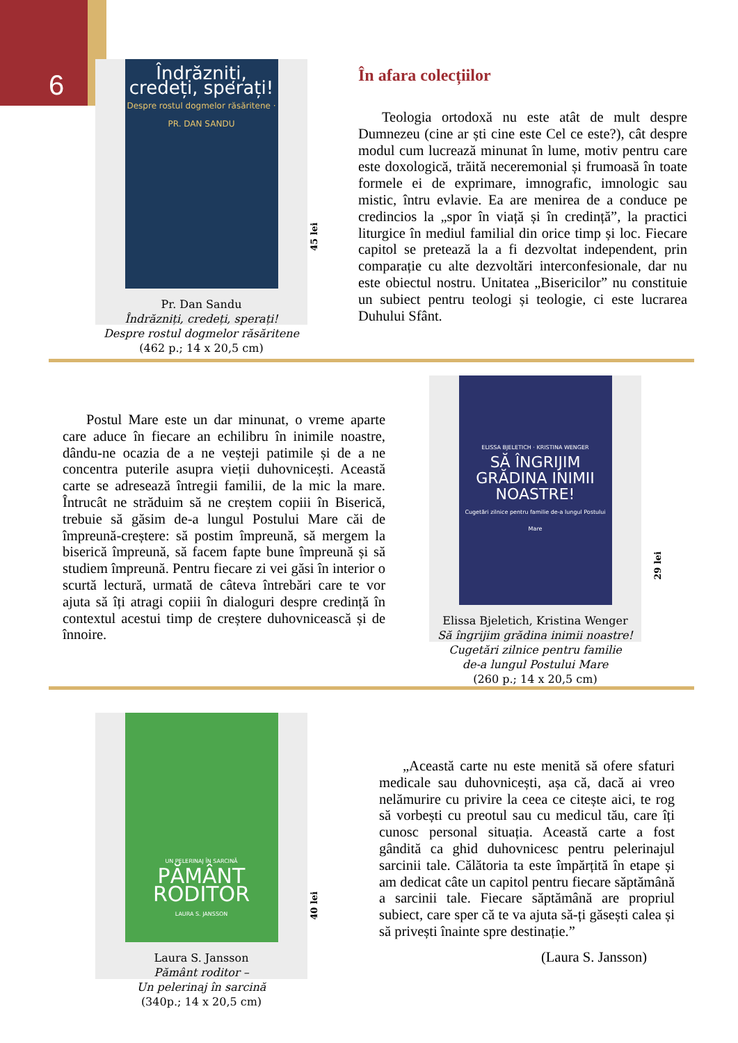6
Îndrăzniți, credeți, sperați!
Despre rostul dogmelor răsăritene · PR. DAN SANDU
Pr. Dan Sandu
Îndrăzniți, credeți, sperați!
Despre rostul dogmelor răsăritene
(462 p.; 14 x 20,5 cm)
45 lei
În afara colecțiilor
Teologia ortodoxă nu este atât de mult despre Dumnezeu (cine ar ști cine este Cel ce este?), cât despre modul cum lucrează minunat în lume, motiv pentru care este doxologică, trăită neceremonial și frumoasă în toate formele ei de exprimare, imnografic, imnologic sau mistic, întru evlavie. Ea are menirea de a conduce pe credincios la „spor în viață și în credință”, la practici liturgice în mediul familial din orice timp și loc. Fiecare capitol se pretează la a fi dezvoltat independent, prin comparație cu alte dezvoltări interconfesionale, dar nu este obiectul nostru. Unitatea „Bisericilor” nu constituie un subiect pentru teologi și teologie, ci este lucrarea Duhului Sfânt.
Postul Mare este un dar minunat, o vreme aparte care aduce în fiecare an echilibru în inimile noastre, dându-ne ocazia de a ne veșteji patimile și de a ne concentra puterile asupra vieții duhovnicești. Această carte se adresează întregii familii, de la mic la mare. Întrucât ne străduim să ne creștem copiii în Biserică, trebuie să găsim de-a lungul Postului Mare căi de împreună-creștere: să postim împreună, să mergem la biserică împreună, să facem fapte bune împreună și să studiem împreună. Pentru fiecare zi vei găsi în interior o scurtă lectură, urmată de câteva întrebări care te vor ajuta să îți atragi copiii în dialoguri despre credință în contextul acestui timp de creștere duhovnicească și de înnoire.
ELISSA BJELETICH · KRISTINA WENGER
SĂ ÎNGRIJIM GRĂDINA INIMII NOASTRE!
Cugetări zilnice pentru familie de-a lungul Postului Mare
Elissa Bjeletich, Kristina Wenger
Să îngrijim grădina inimii noastre!
Cugetări zilnice pentru familie
de-a lungul Postului Mare
(260 p.; 14 x 20,5 cm)
29 lei
UN PELERINAJ ÎN SARCINĂ
PĂMÂNT RODITOR
LAURA S. JANSSON
Laura S. Jansson
Pământ roditor –
Un pelerinaj în sarcină
(340p.; 14 x 20,5 cm)
40 lei
„Această carte nu este menită să ofere sfaturi medicale sau duhovnicești, așa că, dacă ai vreo nelămurire cu privire la ceea ce citește aici, te rog să vorbești cu preotul sau cu medicul tău, care îți cunosc personal situația. Această carte a fost gândită ca ghid duhovnicesc pentru pelerinajul sarcinii tale. Călătoria ta este împărțită în etape și am dedicat câte un capitol pentru fiecare săptămână a sarcinii tale. Fiecare săptămână are propriul subiect, care sper că te va ajuta să-ți găsești calea și să privești înainte spre destinație.”
(Laura S. Jansson)